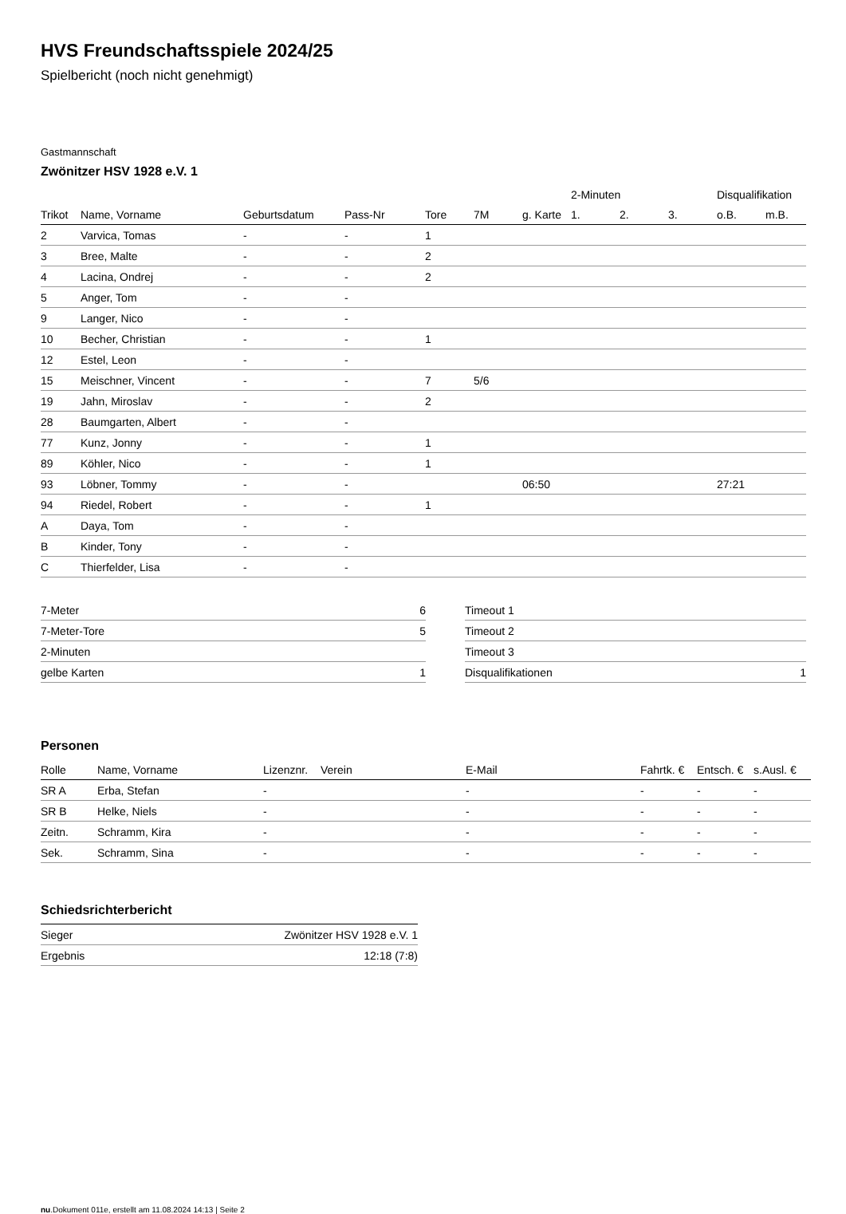HVS Freundschaftsspiele 2024/25
Spielbericht (noch nicht genehmigt)
Gastmannschaft
Zwönitzer HSV 1928 e.V. 1
| | | | | | | | 2-Minuten | | | Disqualifikation | |
| Trikot | Name, Vorname | Geburtsdatum | Pass-Nr | Tore | 7M | g. Karte | 1. | 2. | 3. | o.B. | m.B. |
| 2 | Varvica, Tomas | - | - | 1 | | | | | | | |
| 3 | Bree, Malte | - | - | 2 | | | | | | | |
| 4 | Lacina, Ondrej | - | - | 2 | | | | | | | |
| 5 | Anger, Tom | - | - | | | | | | | | |
| 9 | Langer, Nico | - | - | | | | | | | | |
| 10 | Becher, Christian | - | - | 1 | | | | | | | |
| 12 | Estel, Leon | - | - | | | | | | | | |
| 15 | Meischner, Vincent | - | - | 7 | 5/6 | | | | | | |
| 19 | Jahn, Miroslav | - | - | 2 | | | | | | | |
| 28 | Baumgarten, Albert | - | - | | | | | | | | |
| 77 | Kunz, Jonny | - | - | 1 | | | | | | | |
| 89 | Köhler, Nico | - | - | 1 | | | | | | | |
| 93 | Löbner, Tommy | - | - | | | 06:50 | | | | 27:21 | |
| 94 | Riedel, Robert | - | - | 1 | | | | | | | |
| A | Daya, Tom | - | - | | | | | | | | |
| B | Kinder, Tony | - | - | | | | | | | | |
| C | Thierfelder, Lisa | - | - | | | | | | | | |
| 7-Meter | 6 |
| 7-Meter-Tore | 5 |
| 2-Minuten | |
| gelbe Karten | 1 |
| Timeout 1 | |
| Timeout 2 | |
| Timeout 3 | |
| Disqualifikationen | 1 |
Personen
| Rolle | Name, Vorname | Lizenznr. | Verein | E-Mail | Fahrtk. € | Entsch. € | s.Ausl. € |
| --- | --- | --- | --- | --- | --- | --- | --- |
| SR A | Erba, Stefan | - | | - | - | - | - |
| SR B | Helke, Niels | - | | - | - | - | - |
| Zeitn. | Schramm, Kira | - | | - | - | - | - |
| Sek. | Schramm, Sina | - | | - | - | - | - |
Schiedsrichterbericht
| Sieger | Zwönitzer HSV 1928 e.V. 1 |
| Ergebnis | 12:18 (7:8) |
nu.Dokument 011e, erstellt am 11.08.2024 14:13 | Seite 2